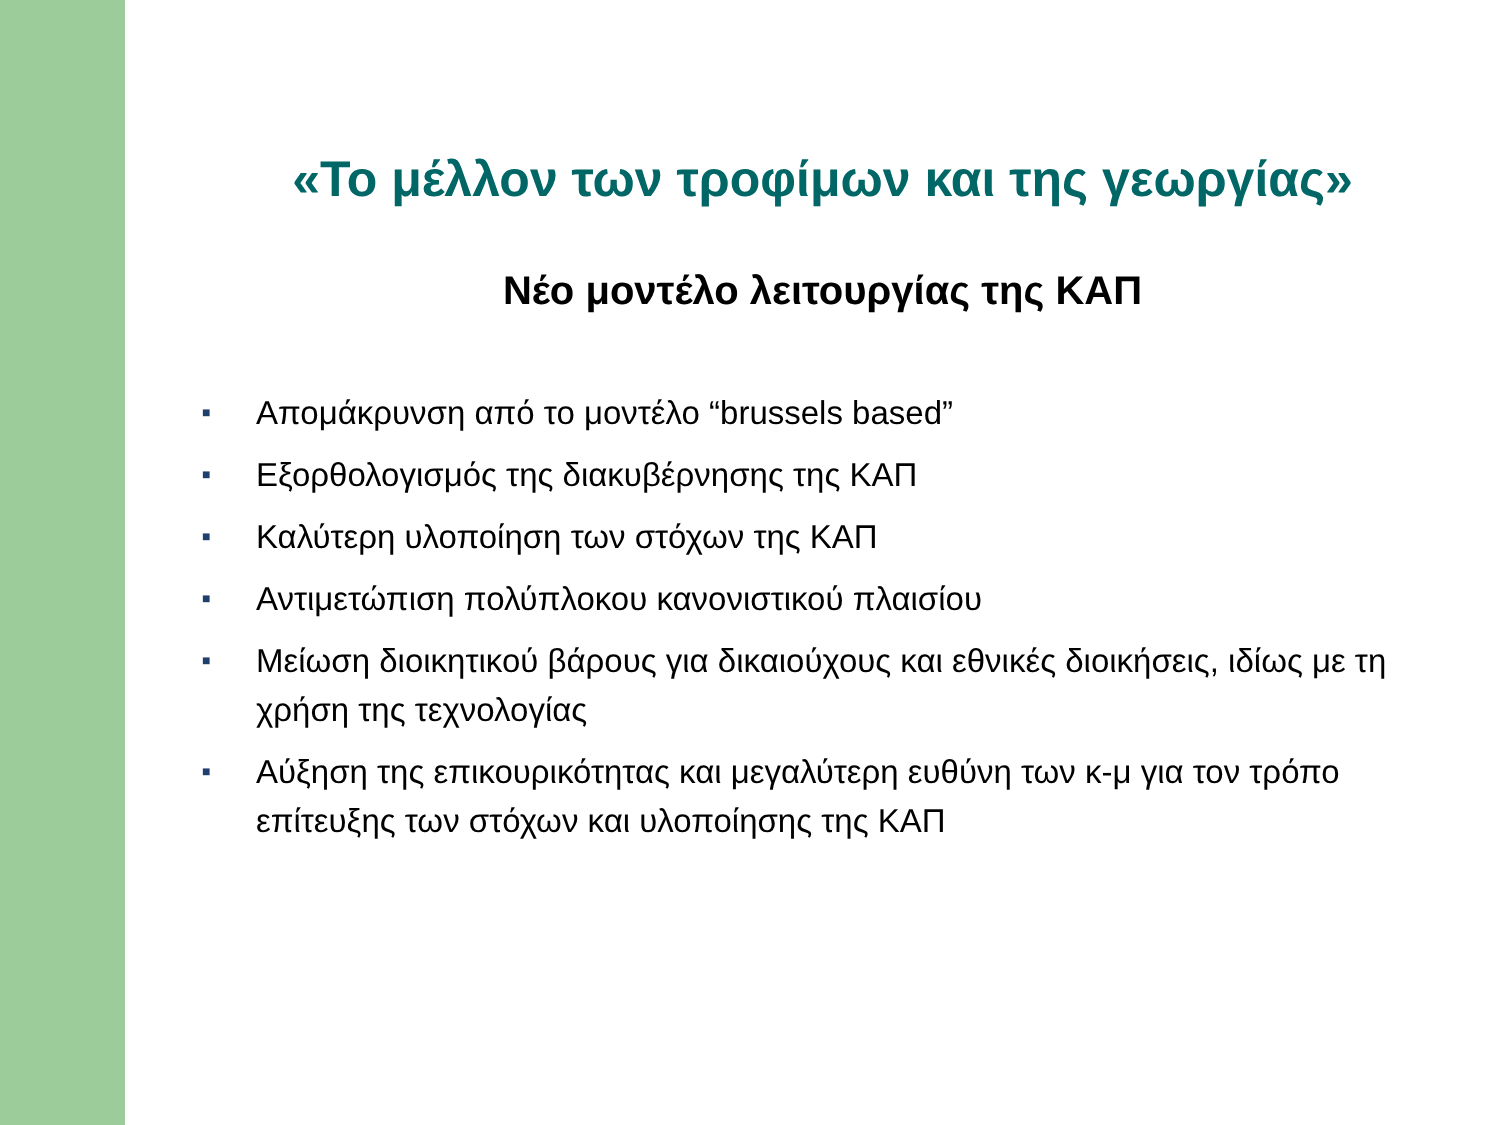«Το μέλλον των τροφίμων και της γεωργίας»
Νέο μοντέλο λειτουργίας της ΚΑΠ
■ Απομάκρυνση από το μοντέλο “brussels based”
■ Εξορθολογισμός της διακυβέρνησης της ΚΑΠ
■ Καλύτερη υλοποίηση των στόχων της ΚΑΠ
■ Αντιμετώπιση πολύπλοκου κανονιστικού πλαισίου
■ Μείωση διοικητικού βάρους για δικαιούχους και εθνικές διοικήσεις, ιδίως με τη χρήση της τεχνολογίας
■ Αύξηση της επικουρικότητας και μεγαλύτερη ευθύνη των κ-μ για τον τρόπο επίτευξης των στόχων και υλοποίησης της ΚΑΠ